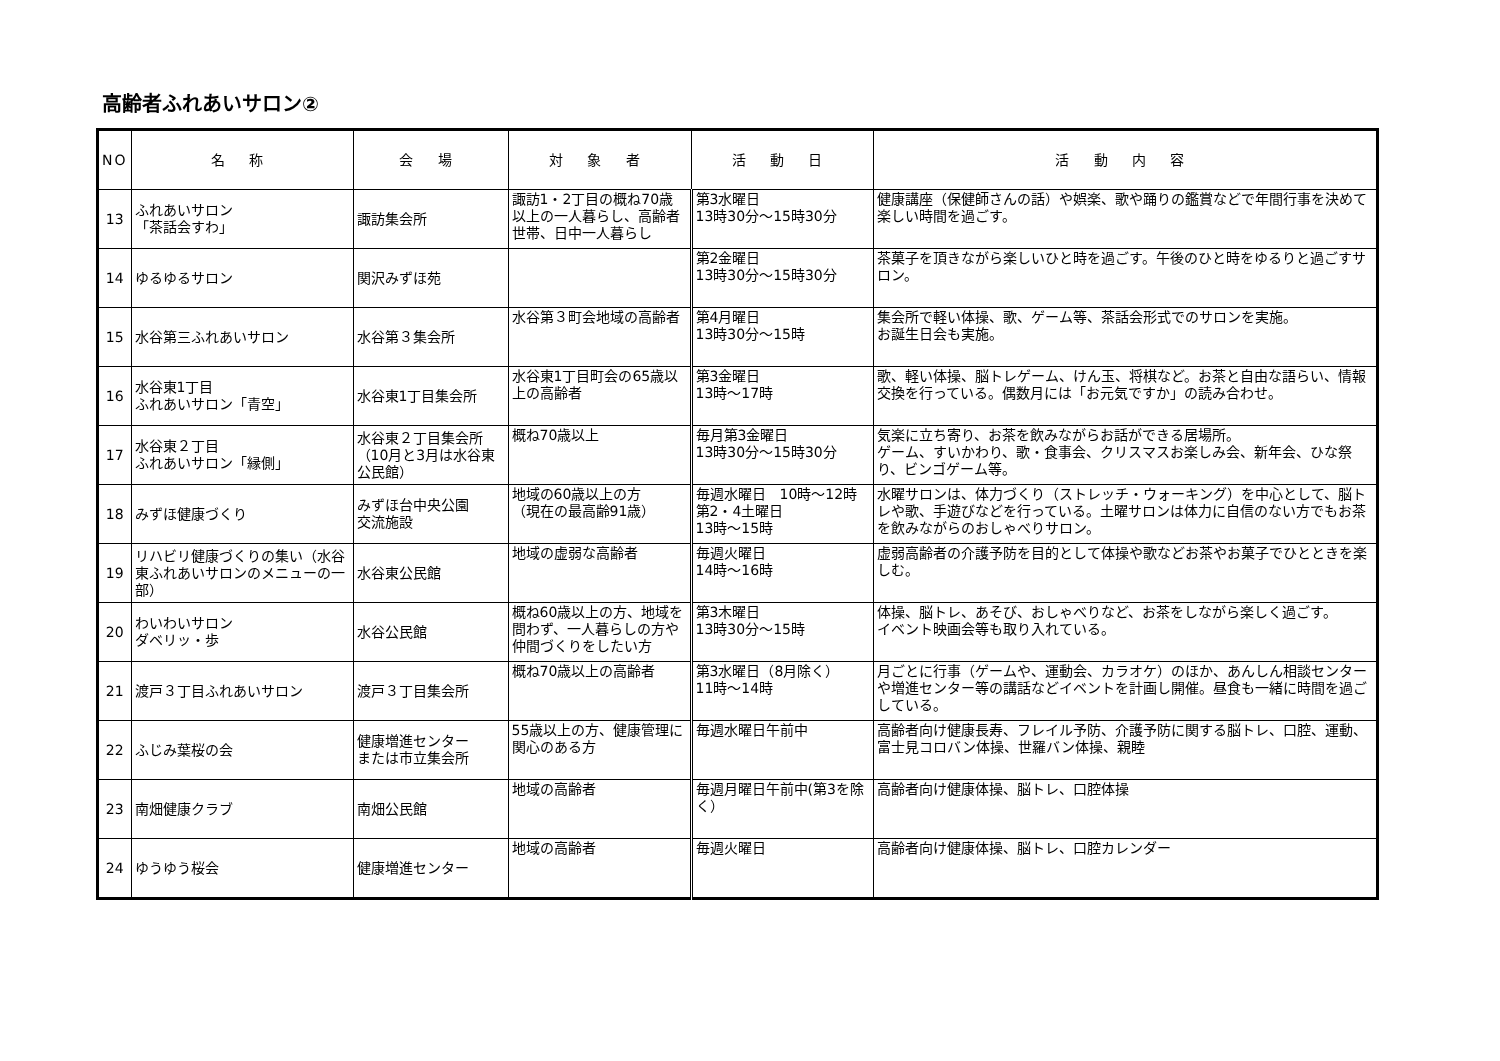高齢者ふれあいサロン②
| NO | 名 称 | 会 場 | 対 象 者 | 活 動 日 | 活 動 内 容 |
| --- | --- | --- | --- | --- | --- |
| 13 | ふれあいサロン 「茶話会すわ」 | 諏訪集会所 | 諏訪1・2丁目の概ね70歳以上の一人暮らし、高齢者世帯、日中一人暮らし | 第3水曜日 13時30分～15時30分 | 健康講座（保健師さんの話）や娯楽、歌や踊りの鑑賞などで年間行事を決めて楽しい時間を過ごす。 |
| 14 | ゆるゆるサロン | 関沢みずほ苑 | | 第2金曜日 13時30分～15時30分 | 茶菓子を頂きながら楽しいひと時を過ごす。午後のひと時をゆるりと過ごすサロン。 |
| 15 | 水谷第三ふれあいサロン | 水谷第３集会所 | 水谷第３町会地域の高齢者 | 第4月曜日 13時30分～15時 | 集会所で軽い体操、歌、ゲーム等、茶話会形式でのサロンを実施。 お誕生日会も実施。 |
| 16 | 水谷東1丁目 ふれあいサロン「青空」 | 水谷東1丁目集会所 | 水谷東1丁目町会の65歳以上の高齢者 | 第3金曜日 13時～17時 | 歌、軽い体操、脳トレゲーム、けん玉、将棋など。お茶と自由な語らい、情報交換を行っている。偶数月には「お元気ですか」の読み合わせ。 |
| 17 | 水谷東２丁目 ふれあいサロン「縁側」 | 水谷東２丁目集会所（10月と3月は水谷東公民館） | 概ね70歳以上 | 毎月第3金曜日 13時30分～15時30分 | 気楽に立ち寄り、お茶を飲みながらお話ができる居場所。 ゲーム、すいかわり、歌・食事会、クリスマスお楽しみ会、新年会、ひな祭り、ビンゴゲーム等。 |
| 18 | みずほ健康づくり | みずほ台中央公園 交流施設 | 地域の60歳以上の方 （現在の最高齢91歳） | 毎週水曜日 10時～12時 第2・4土曜日 13時～15時 | 水曜サロンは、体力づくり（ストレッチ・ウォーキング）を中心として、脳トレや歌、手遊びなどを行っている。土曜サロンは体力に自信のない方でもお茶を飲みながらのおしゃべりサロン。 |
| 19 | リハビリ健康づくりの集い（水谷東ふれあいサロンのメニューの一部） | 水谷東公民館 | 地域の虚弱な高齢者 | 毎週火曜日 14時～16時 | 虚弱高齢者の介護予防を目的として体操や歌などお茶やお菓子でひとときを楽しむ。 |
| 20 | わいわいサロン ダベリッ・歩 | 水谷公民館 | 概ね60歳以上の方、地域を問わず、一人暮らしの方や仲間づくりをしたい方 | 第3木曜日 13時30分～15時 | 体操、脳トレ、あそび、おしゃべりなど、お茶をしながら楽しく過ごす。 イベント映画会等も取り入れている。 |
| 21 | 渡戸３丁目ふれあいサロン | 渡戸３丁目集会所 | 概ね70歳以上の高齢者 | 第3水曜日（8月除く） 11時～14時 | 月ごとに行事（ゲームや、運動会、カラオケ）のほか、あんしん相談センターや増進センター等の講話などイベントを計画し開催。昼食も一緒に時間を過ごしている。 |
| 22 | ふじみ葉桜の会 | 健康増進センター または市立集会所 | 55歳以上の方、健康管理に関心のある方 | 毎週水曜日午前中 | 高齢者向け健康長寿、フレイル予防、介護予防に関する脳トレ、口腔、運動、富士見コロバン体操、世羅バン体操、親睦 |
| 23 | 南畑健康クラブ | 南畑公民館 | 地域の高齢者 | 毎週月曜日午前中(第3を除く） | 高齢者向け健康体操、脳トレ、口腔体操 |
| 24 | ゆうゆう桜会 | 健康増進センター | 地域の高齢者 | 毎週火曜日 | 高齢者向け健康体操、脳トレ、口腔カレンダー |